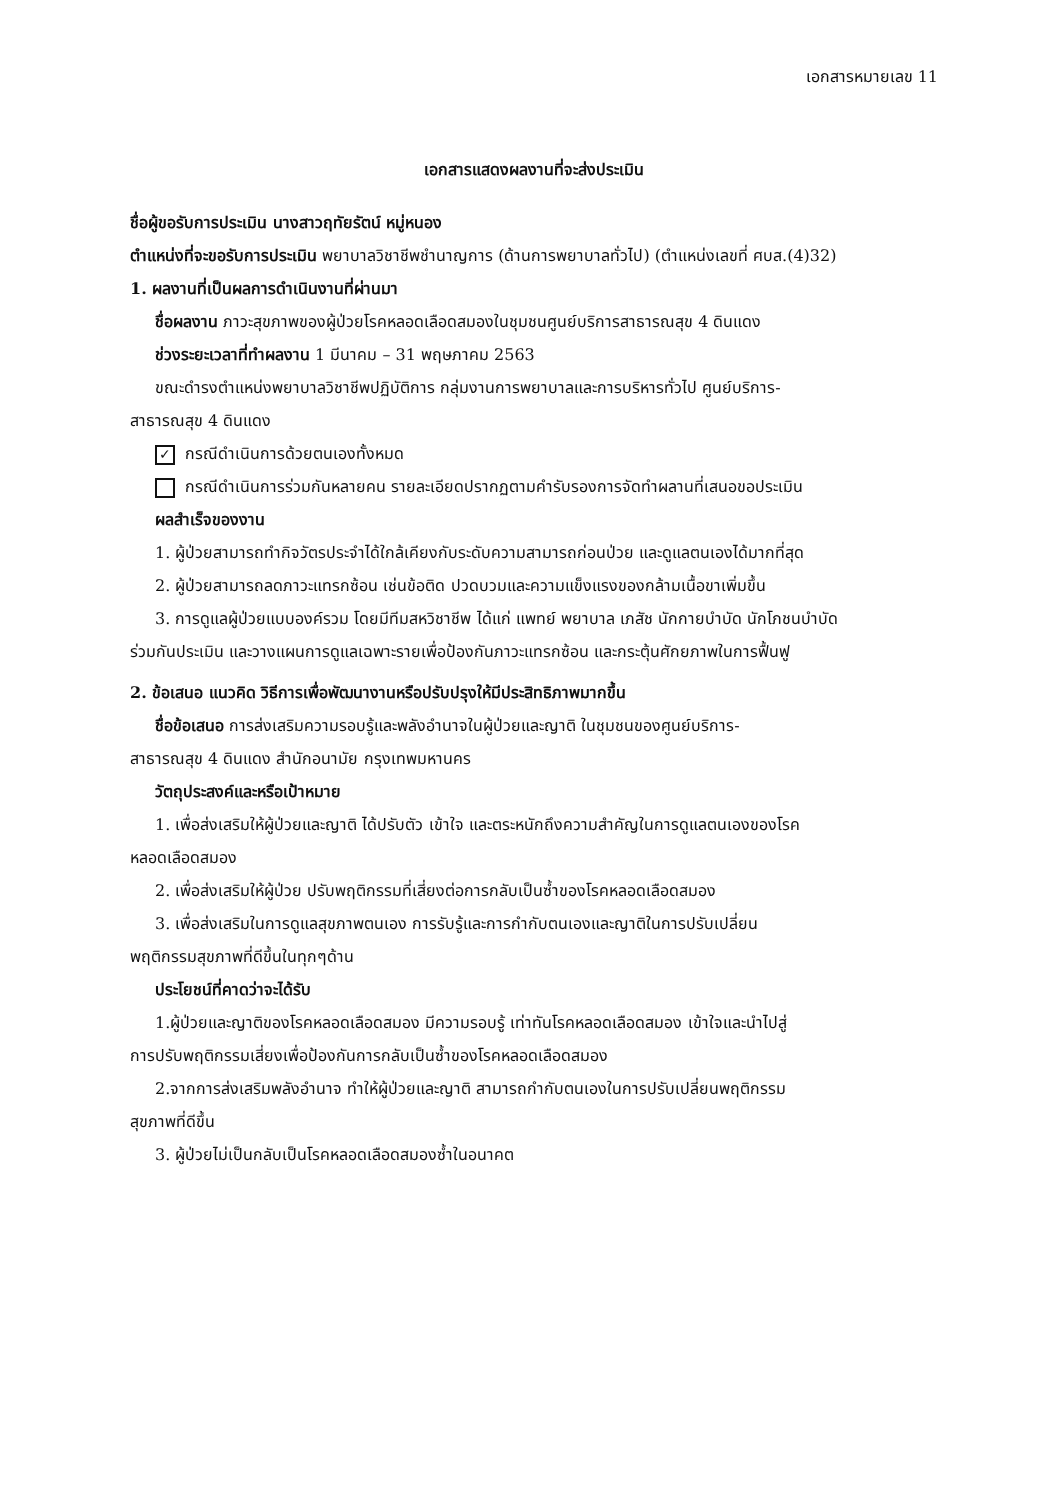เอกสารหมายเลข 11
เอกสารแสดงผลงานที่จะส่งประเมิน
ชื่อผู้ขอรับการประเมิน นางสาวฤทัยรัตน์ หมู่หนอง
ตำแหน่งที่จะขอรับการประเมิน พยาบาลวิชาชีพชำนาญการ (ด้านการพยาบาลทั่วไป) (ตำแหน่งเลขที่ ศบส.(4)32)
1. ผลงานที่เป็นผลการดำเนินงานที่ผ่านมา
ชื่อผลงาน ภาวะสุขภาพของผู้ป่วยโรคหลอดเลือดสมองในชุมชนศูนย์บริการสาธารณสุข 4 ดินแดง
ช่วงระยะเวลาที่ทำผลงาน 1 มีนาคม – 31 พฤษภาคม 2563
ขณะดำรงตำแหน่งพยาบาลวิชาชีพปฏิบัติการ กลุ่มงานการพยาบาลและการบริหารทั่วไป ศูนย์บริการ-
สาธารณสุข 4 ดินแดง
✓ กรณีดำเนินการด้วยตนเองทั้งหมด
กรณีดำเนินการร่วมกันหลายคน รายละเอียดปรากฏตามคำรับรองการจัดทำผลานที่เสนอขอประเมิน
ผลสำเร็จของงาน
1. ผู้ป่วยสามารถทำกิจวัตรประจำได้ใกล้เคียงกับระดับความสามารถก่อนป่วย และดูแลตนเองได้มากที่สุด
2. ผู้ป่วยสามารถลดภาวะแทรกซ้อน เช่นข้อติด ปวดบวมและความแข็งแรงของกล้ามเนื้อขาเพิ่มขึ้น
3. การดูแลผู้ป่วยแบบองค์รวม โดยมีทีมสหวิชาชีพ ได้แก่ แพทย์ พยาบาล เภสัช นักกายบำบัด นักโภชนบำบัด
ร่วมกันประเมิน และวางแผนการดูแลเฉพาะรายเพื่อป้องกันภาวะแทรกซ้อน และกระตุ้นศักยภาพในการฟื้นฟู
2. ข้อเสนอ แนวคิด วิธีการเพื่อพัฒนางานหรือปรับปรุงให้มีประสิทธิภาพมากขึ้น
ชื่อข้อเสนอ การส่งเสริมความรอบรู้และพลังอำนาจในผู้ป่วยและญาติ ในชุมชนของศูนย์บริการ-
สาธารณสุข 4 ดินแดง สำนักอนามัย กรุงเทพมหานคร
วัตถุประสงค์และหรือเป้าหมาย
1. เพื่อส่งเสริมให้ผู้ป่วยและญาติ ได้ปรับตัว เข้าใจ และตระหนักถึงความสำคัญในการดูแลตนเองของโรค
หลอดเลือดสมอง
2. เพื่อส่งเสริมให้ผู้ป่วย ปรับพฤติกรรมที่เสี่ยงต่อการกลับเป็นซ้ำของโรคหลอดเลือดสมอง
3. เพื่อส่งเสริมในการดูแลสุขภาพตนเอง การรับรู้และการกำกับตนเองและญาติในการปรับเปลี่ยน
พฤติกรรมสุขภาพที่ดีขึ้นในทุกๆด้าน
ประโยชน์ที่คาดว่าจะได้รับ
1.ผู้ป่วยและญาติของโรคหลอดเลือดสมอง มีความรอบรู้ เท่าทันโรคหลอดเลือดสมอง เข้าใจและนำไปสู่
การปรับพฤติกรรมเสี่ยงเพื่อป้องกันการกลับเป็นซ้ำของโรคหลอดเลือดสมอง
2.จากการส่งเสริมพลังอำนาจ ทำให้ผู้ป่วยและญาติ สามารถกำกับตนเองในการปรับเปลี่ยนพฤติกรรม
สุขภาพที่ดีขึ้น
3. ผู้ป่วยไม่เป็นกลับเป็นโรคหลอดเลือดสมองซ้ำในอนาคต